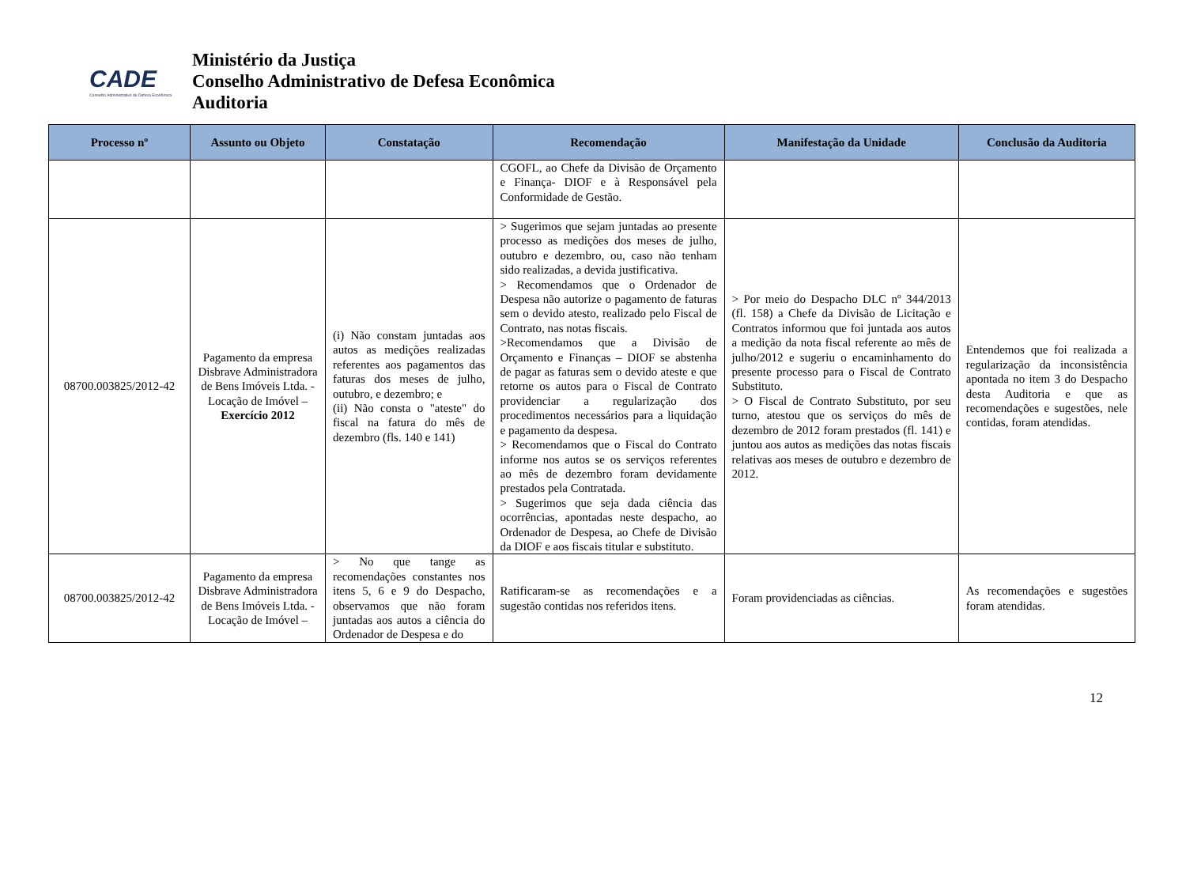CADE
Conselho Administrativo de Defesa Econômica
Ministério da Justiça
Conselho Administrativo de Defesa Econômica
Auditoria
| Processo nº | Assunto ou Objeto | Constatação | Recomendação | Manifestação da Unidade | Conclusão da Auditoria |
| --- | --- | --- | --- | --- | --- |
| | | | CGOFL, ao Chefe da Divisão de Orçamento e Finança- DIOF e à Responsável pela Conformidade de Gestão. | | |
| 08700.003825/2012-42 | Pagamento da empresa Disbrave Administradora de Bens Imóveis Ltda. - Locação de Imóvel – Exercício 2012 | (i) Não constam juntadas aos autos as medições realizadas referentes aos pagamentos das faturas dos meses de julho, outubro, e dezembro; e (ii) Não consta o "ateste" do fiscal na fatura do mês de dezembro (fls. 140 e 141) | > Sugerimos que sejam juntadas ao presente processo as medições dos meses de julho, outubro e dezembro, ou, caso não tenham sido realizadas, a devida justificativa. > Recomendamos que o Ordenador de Despesa não autorize o pagamento de faturas sem o devido atesto, realizado pelo Fiscal de Contrato, nas notas fiscais. >Recomendamos que a Divisão de Orçamento e Finanças – DIOF se abstenha de pagar as faturas sem o devido ateste e que retorne os autos para o Fiscal de Contrato providenciar a regularização dos procedimentos necessários para a liquidação e pagamento da despesa. > Recomendamos que o Fiscal do Contrato informe nos autos se os serviços referentes ao mês de dezembro foram devidamente prestados pela Contratada. > Sugerimos que seja dada ciência das ocorrências, apontadas neste despacho, ao Ordenador de Despesa, ao Chefe de Divisão da DIOF e aos fiscais titular e substituto. | > Por meio do Despacho DLC nº 344/2013 (fl. 158) a Chefe da Divisão de Licitação e Contratos informou que foi juntada aos autos a medição da nota fiscal referente ao mês de julho/2012 e sugeriu o encaminhamento do presente processo para o Fiscal de Contrato Substituto. > O Fiscal de Contrato Substituto, por seu turno, atestou que os serviços do mês de dezembro de 2012 foram prestados (fl. 141) e juntou aos autos as medições das notas fiscais relativas aos meses de outubro e dezembro de 2012. | Entendemos que foi realizada a regularização da inconsistência apontada no item 3 do Despacho desta Auditoria e que as recomendações e sugestões, nele contidas, foram atendidas. |
| 08700.003825/2012-42 | Pagamento da empresa Disbrave Administradora de Bens Imóveis Ltda. - Locação de Imóvel – | > No que tange as recomendações constantes nos itens 5, 6 e 9 do Despacho, observamos que não foram juntadas aos autos a ciência do Ordenador de Despesa e do | Ratificaram-se as recomendações e a sugestão contidas nos referidos itens. | Foram providenciadas as ciências. | As recomendações e sugestões foram atendidas. |
12